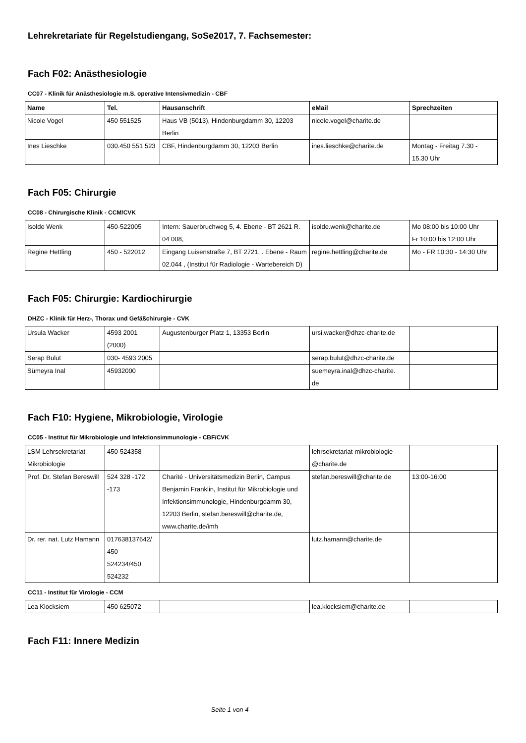Lehrekretariate für Regelstudiengang, SoSe2017, 7. Fachsemester:
Fach F02: Anästhesiologie
CC07 - Klinik für Anästhesiologie m.S. operative Intensivmedizin - CBF
| Name | Tel. | Hausanschrift | eMail | Sprechzeiten |
| --- | --- | --- | --- | --- |
| Nicole Vogel | 450 551525 | Haus VB (5013), Hindenburgdamm 30, 12203 Berlin | nicole.vogel@charite.de | |
| Ines Lieschke | 030.450 551 523 | CBF, Hindenburgdamm 30, 12203 Berlin | ines.lieschke@charite.de | Montag - Freitag 7.30 - 15.30 Uhr |
Fach F05: Chirurgie
CC08 - Chirurgische Klinik - CCM/CVK
| Isolde Wenk | 450-522005 | Intern: Sauerbruchweg 5, 4. Ebene - BT 2621 R. 04 008, | isolde.wenk@charite.de | Mo 08:00 bis 10:00 Uhr Fr 10:00 bis 12:00 Uhr |
| Regine Hettling | 450 - 522012 | Eingang Luisenstraße 7, BT 2721, . Ebene - Raum 02.044 , (Institut für Radiologie - Wartebereich D) | regine.hettling@charite.de | Mo - FR 10:30 - 14:30 Uhr |
Fach F05: Chirurgie: Kardiochirurgie
DHZC - Klinik für Herz-, Thorax und Gefäßchirurgie - CVK
| Ursula Wacker | 4593 2001 (2000) | Augustenburger Platz 1, 13353 Berlin | ursi.wacker@dhzc-charite.de | |
| Serap Bulut | 030- 4593 2005 | | serap.bulut@dhzc-charite.de | |
| Sümeyra Inal | 45932000 | | suemeyra.inal@dhzc-charite. de | |
Fach F10: Hygiene, Mikrobiologie, Virologie
CC05 - Institut für Mikrobiologie und Infektionsimmunologie - CBF/CVK
| LSM Lehrsekretariat Mikrobiologie | 450-524358 | | lehrsekretariat-mikrobiologie @charite.de | |
| Prof. Dr. Stefan Bereswill | 524 328 -172 -173 | Charité - Universitätsmedizin Berlin, Campus Benjamin Franklin, Institut für Mikrobiologie und Infektionsimmunologie, Hindenburgdamm 30, 12203 Berlin, stefan.bereswill@charite.de, www.charite.de/imh | stefan.bereswill@charite.de | 13:00-16:00 |
| Dr. rer. nat. Lutz Hamann | 017638137642/ 450 524234/450 524232 | | lutz.hamann@charite.de | |
CC11 - Institut für Virologie - CCM
| Lea Klocksiem | 450 625072 | | lea.klocksiem@charite.de | |
Fach F11: Innere Medizin
Seite 1 von 4